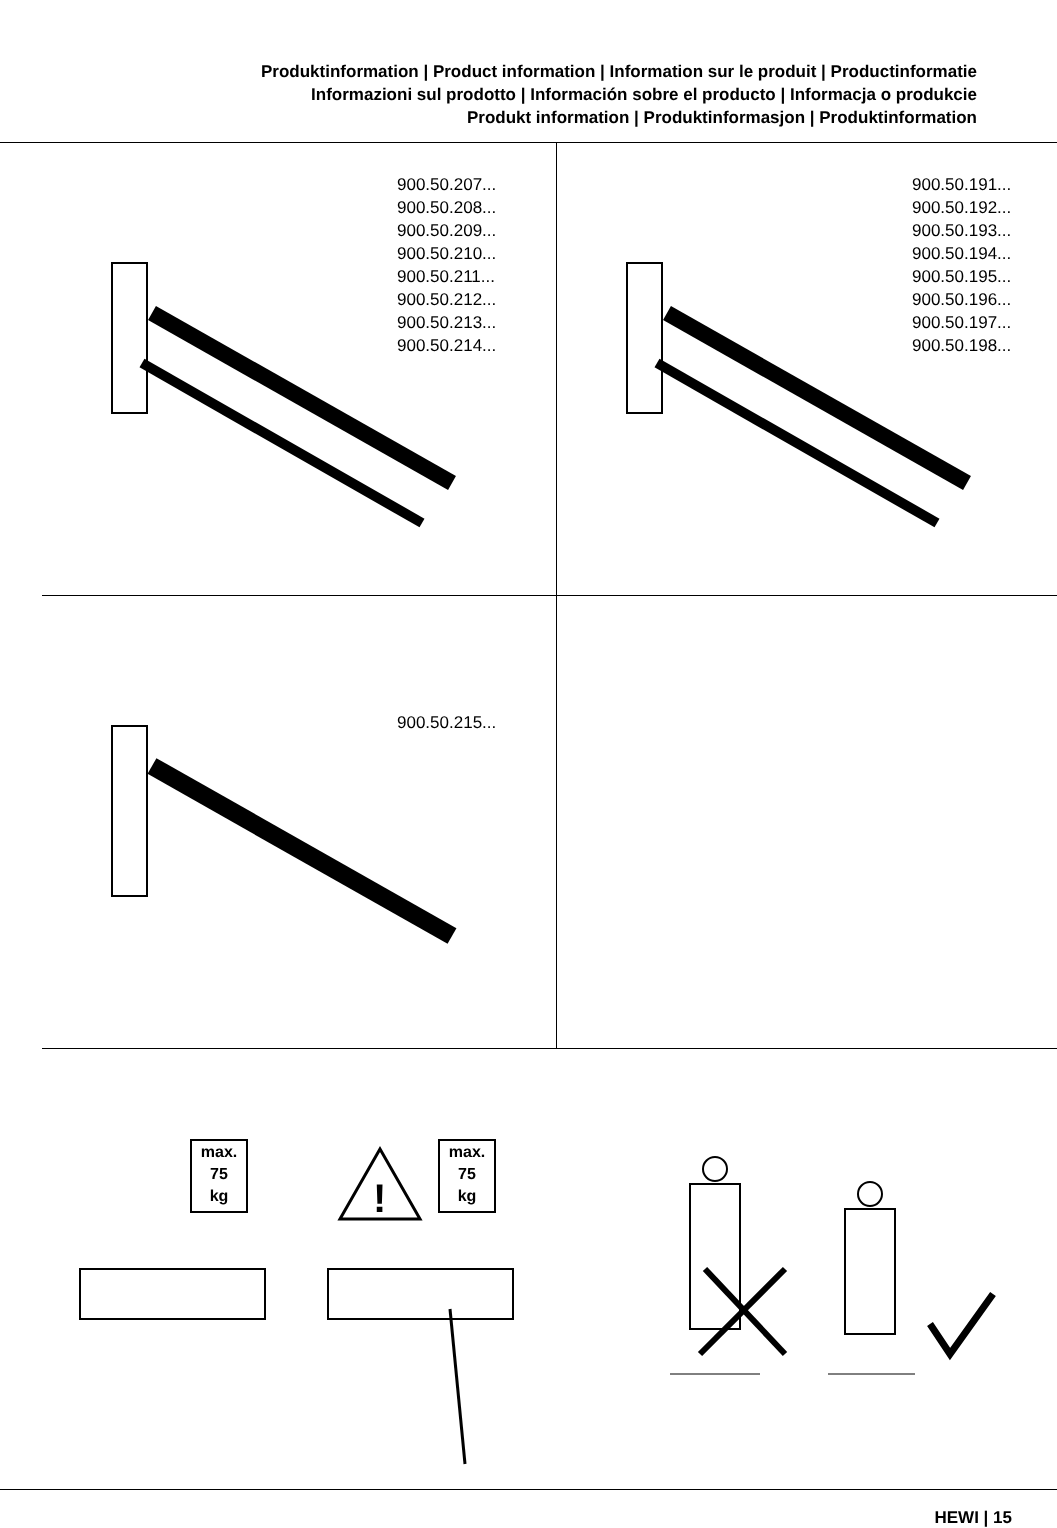Produktinformation | Product information | Information sur le produit | Productinformatie
Informazioni sul prodotto | Información sobre el producto | Informacja o produkcie
Produkt information | Produktinformasjon | Produktinformation
900.50.207...
900.50.208...
900.50.209...
900.50.210...
900.50.211...
900.50.212...
900.50.213...
900.50.214...
900.50.191...
900.50.192...
900.50.193...
900.50.194...
900.50.195...
900.50.196...
900.50.197...
900.50.198...
900.50.215...
max.
75
kg
max.
75
kg
!
HEWI | 15